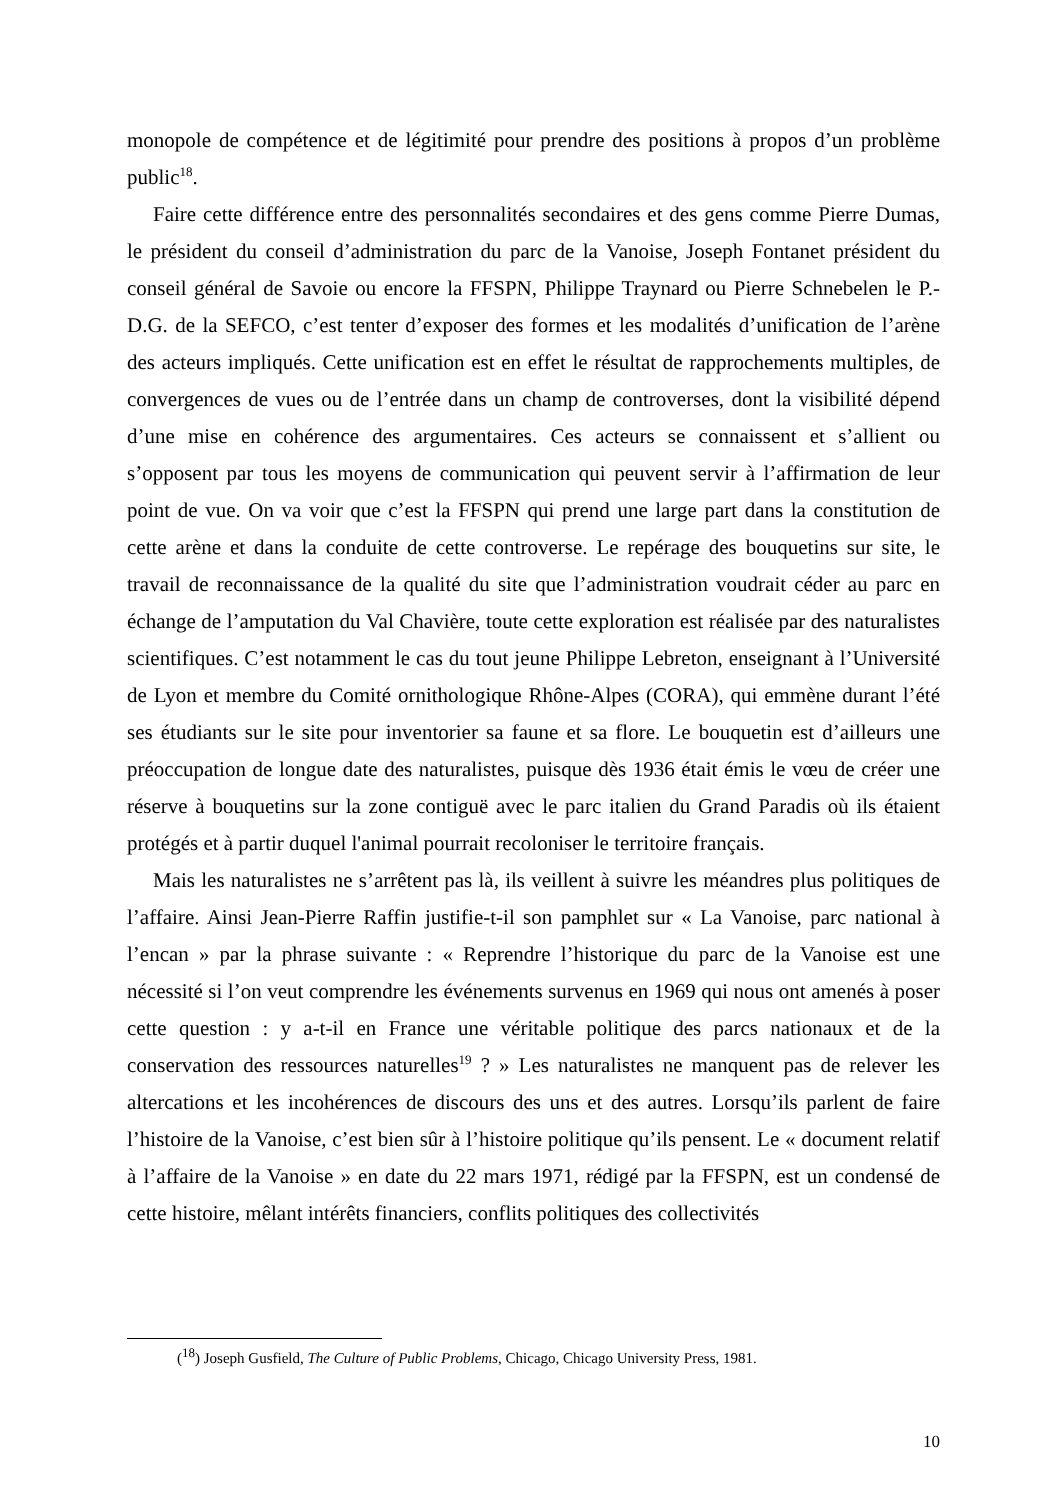monopole de compétence et de légitimité pour prendre des positions à propos d’un problème public<sup>18</sup>.
Faire cette différence entre des personnalités secondaires et des gens comme Pierre Dumas, le président du conseil d’administration du parc de la Vanoise, Joseph Fontanet président du conseil général de Savoie ou encore la FFSPN, Philippe Traynard ou Pierre Schnebelen le P.-D.G. de la SEFCO, c’est tenter d’exposer des formes et les modalités d’unification de l’arène des acteurs impliqués. Cette unification est en effet le résultat de rapprochements multiples, de convergences de vues ou de l’entrée dans un champ de controverses, dont la visibilité dépend d’une mise en cohérence des argumentaires. Ces acteurs se connaissent et s’allient ou s’opposent par tous les moyens de communication qui peuvent servir à l’affirmation de leur point de vue. On va voir que c’est la FFSPN qui prend une large part dans la constitution de cette arène et dans la conduite de cette controverse. Le repérage des bouquetins sur site, le travail de reconnaissance de la qualité du site que l’administration voudrait céder au parc en échange de l’amputation du Val Chavière, toute cette exploration est réalisée par des naturalistes scientifiques. C’est notamment le cas du tout jeune Philippe Lebreton, enseignant à l’Université de Lyon et membre du Comité ornithologique Rhône-Alpes (CORA), qui emmène durant l’été ses étudiants sur le site pour inventorier sa faune et sa flore. Le bouquetin est d’ailleurs une préoccupation de longue date des naturalistes, puisque dès 1936 était émis le vœu de créer une réserve à bouquetins sur la zone contiguë avec le parc italien du Grand Paradis où ils étaient protégés et à partir duquel l'animal pourrait recoloniser le territoire français.
Mais les naturalistes ne s’arrêtent pas là, ils veillent à suivre les méandres plus politiques de l’affaire. Ainsi Jean-Pierre Raffin justifie-t-il son pamphlet sur « La Vanoise, parc national à l’encan » par la phrase suivante : « Reprendre l’historique du parc de la Vanoise est une nécessité si l’on veut comprendre les événements survenus en 1969 qui nous ont amenés à poser cette question : y a-t-il en France une véritable politique des parcs nationaux et de la conservation des ressources naturelles<sup>19</sup> ? » Les naturalistes ne manquent pas de relever les altercations et les incohérences de discours des uns et des autres. Lorsqu’ils parlent de faire l’histoire de la Vanoise, c’est bien sûr à l’histoire politique qu’ils pensent. Le « document relatif à l’affaire de la Vanoise » en date du 22 mars 1971, rédigé par la FFSPN, est un condensé de cette histoire, mêlant intérêts financiers, conflits politiques des collectivités
(<sup>18</sup>) Joseph Gusfield, The Culture of Public Problems, Chicago, Chicago University Press, 1981.
10